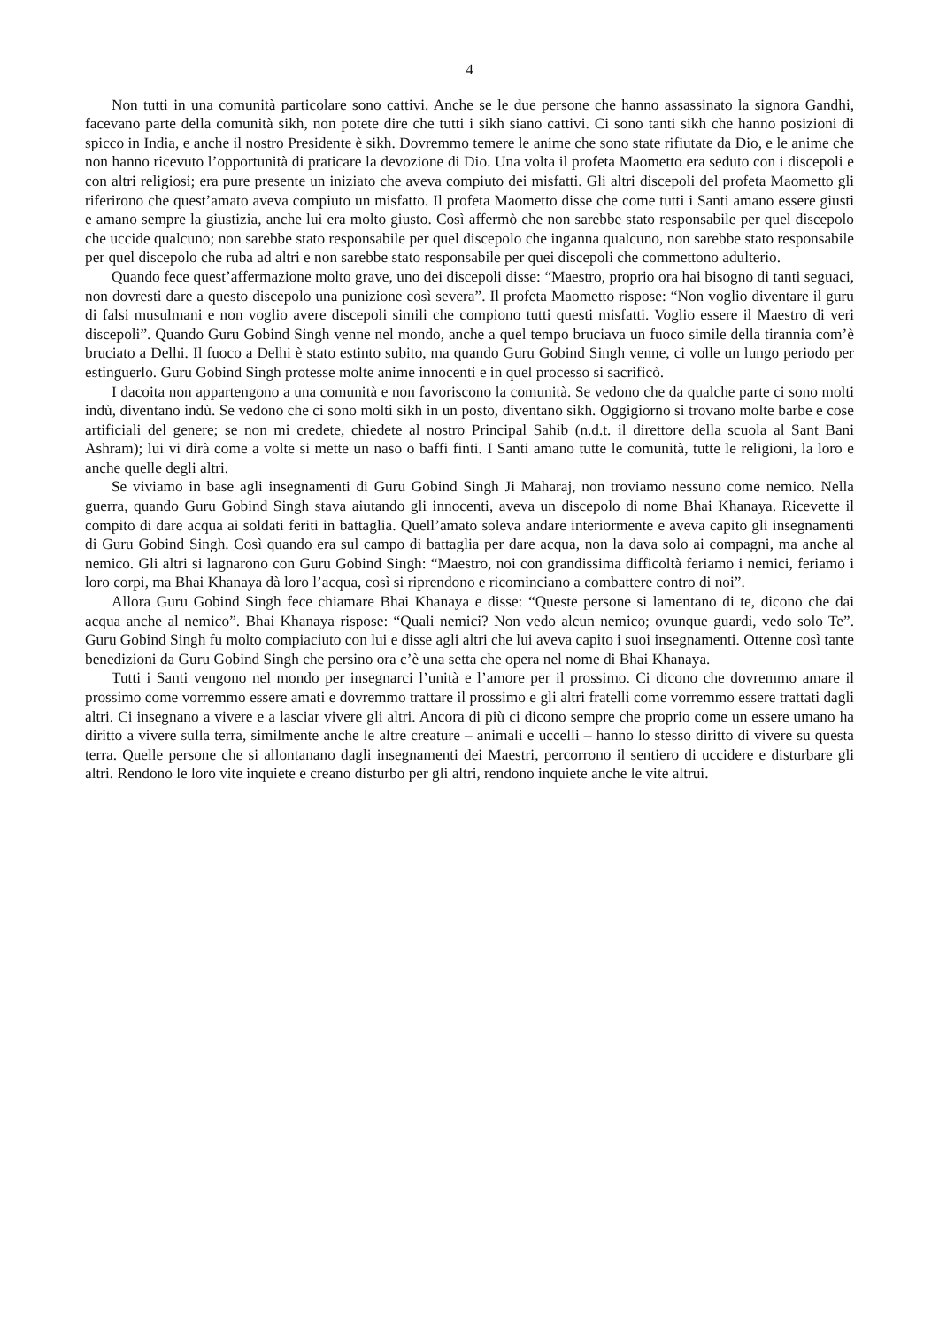4
Non tutti in una comunità particolare sono cattivi. Anche se le due persone che hanno assassinato la signora Gandhi, facevano parte della comunità sikh, non potete dire che tutti i sikh siano cattivi. Ci sono tanti sikh che hanno posizioni di spicco in India, e anche il nostro Presidente è sikh. Dovremmo temere le anime che sono state rifiutate da Dio, e le anime che non hanno ricevuto l’opportunità di praticare la devozione di Dio. Una volta il profeta Maometto era seduto con i discepoli e con altri religiosi; era pure presente un iniziato che aveva compiuto dei misfatti. Gli altri discepoli del profeta Maometto gli riferirono che quest’amato aveva compiuto un misfatto. Il profeta Maometto disse che come tutti i Santi amano essere giusti e amano sempre la giustizia, anche lui era molto giusto. Così affermò che non sarebbe stato responsabile per quel discepolo che uccide qualcuno; non sarebbe stato responsabile per quel discepolo che inganna qualcuno, non sarebbe stato responsabile per quel discepolo che ruba ad altri e non sarebbe stato responsabile per quei discepoli che commettono adulterio.
Quando fece quest’affermazione molto grave, uno dei discepoli disse: “Maestro, proprio ora hai bisogno di tanti seguaci, non dovresti dare a questo discepolo una punizione così severa”. Il profeta Maometto rispose: “Non voglio diventare il guru di falsi musulmani e non voglio avere discepoli simili che compiono tutti questi misfatti. Voglio essere il Maestro di veri discepoli”. Quando Guru Gobind Singh venne nel mondo, anche a quel tempo bruciava un fuoco simile della tirannia com’è bruciato a Delhi. Il fuoco a Delhi è stato estinto subito, ma quando Guru Gobind Singh venne, ci volle un lungo periodo per estinguerlo. Guru Gobind Singh protesse molte anime innocenti e in quel processo si sacrificò.
I dacoita non appartengono a una comunità e non favoriscono la comunità. Se vedono che da qualche parte ci sono molti indù, diventano indù. Se vedono che ci sono molti sikh in un posto, diventano sikh. Oggigiorno si trovano molte barbe e cose artificiali del genere; se non mi credete, chiedete al nostro Principal Sahib (n.d.t. il direttore della scuola al Sant Bani Ashram); lui vi dirà come a volte si mette un naso o baffi finti. I Santi amano tutte le comunità, tutte le religioni, la loro e anche quelle degli altri.
Se viviamo in base agli insegnamenti di Guru Gobind Singh Ji Maharaj, non troviamo nessuno come nemico. Nella guerra, quando Guru Gobind Singh stava aiutando gli innocenti, aveva un discepolo di nome Bhai Khanaya. Ricevette il compito di dare acqua ai soldati feriti in battaglia. Quell’amato soleva andare interiormente e aveva capito gli insegnamenti di Guru Gobind Singh. Così quando era sul campo di battaglia per dare acqua, non la dava solo ai compagni, ma anche al nemico. Gli altri si lagnarono con Guru Gobind Singh: “Maestro, noi con grandissima difficoltà feriamo i nemici, feriamo i loro corpi, ma Bhai Khanaya dà loro l’acqua, così si riprendono e ricominciano a combattere contro di noi”.
Allora Guru Gobind Singh fece chiamare Bhai Khanaya e disse: “Queste persone si lamentano di te, dicono che dai acqua anche al nemico”. Bhai Khanaya rispose: “Quali nemici? Non vedo alcun nemico; ovunque guardi, vedo solo Te”. Guru Gobind Singh fu molto compiaciuto con lui e disse agli altri che lui aveva capito i suoi insegnamenti. Ottenne così tante benedizioni da Guru Gobind Singh che persino ora c’è una setta che opera nel nome di Bhai Khanaya.
Tutti i Santi vengono nel mondo per insegnarci l’unità e l’amore per il prossimo. Ci dicono che dovremmo amare il prossimo come vorremmo essere amati e dovremmo trattare il prossimo e gli altri fratelli come vorremmo essere trattati dagli altri. Ci insegnano a vivere e a lasciar vivere gli altri. Ancora di più ci dicono sempre che proprio come un essere umano ha diritto a vivere sulla terra, similmente anche le altre creature – animali e uccelli – hanno lo stesso diritto di vivere su questa terra. Quelle persone che si allontanano dagli insegnamenti dei Maestri, percorrono il sentiero di uccidere e disturbare gli altri. Rendono le loro vite inquiete e creano disturbo per gli altri, rendono inquiete anche le vite altrui.